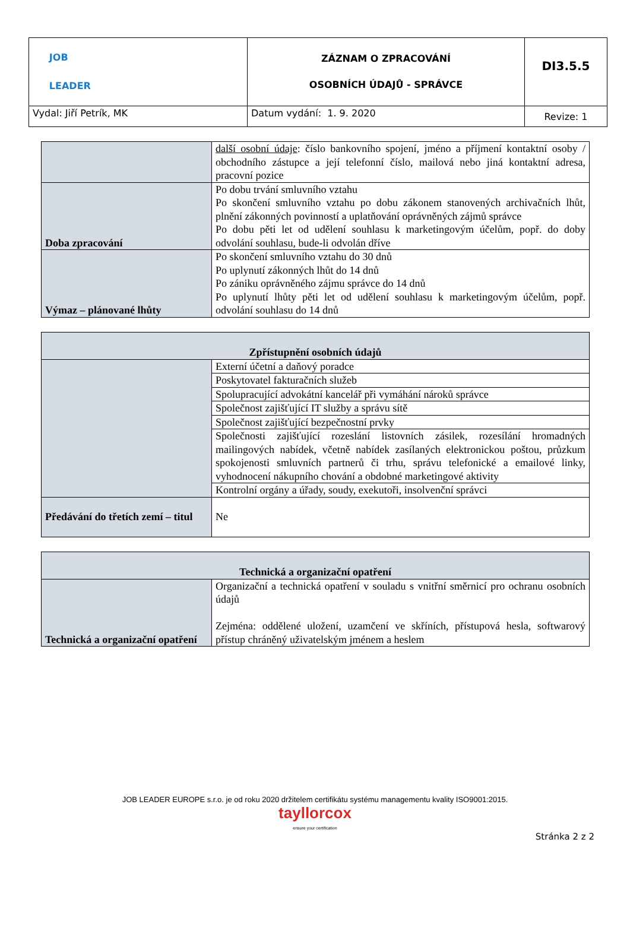| JOB LEADER | ZÁZNAM O ZPRACOVÁNÍ OSOBNÍCH ÚDAJŮ - SPRÁVCE | DI3.5.5 |
| Vydal: Jiří Petrík, MK | Datum vydání: 1. 9. 2020 | Revize: 1 |
| | další osobní údaje : číslo bankovního spojení, jméno a příjmení kontaktní osoby / obchodního zástupce a její telefonní číslo, mailová nebo jiná kontaktní adresa, pracovní pozice |
| Doba zpracování | Po dobu trvání smluvního vztahu Po skončení smluvního vztahu po dobu zákonem stanovených archivačních lhůt, plnění zákonných povinností a uplatňování oprávněných zájmů správce Po dobu pěti let od udělení souhlasu k marketingovým účelům, popř. do doby odvolání souhlasu, bude-li odvolán dříve |
| Výmaz – plánované lhůty | Po skončení smluvního vztahu do 30 dnů Po uplynutí zákonných lhůt do 14 dnů Po zániku oprávněného zájmu správce do 14 dnů Po uplynutí lhůty pěti let od udělení souhlasu k marketingovým účelům, popř. odvolání souhlasu do 14 dnů |
| Zpřístupnění osobních údajů | |
| | Externí účetní a daňový poradce |
| | Poskytovatel fakturačních služeb |
| | Spolupracující advokátní kancelář při vymáhání nároků správce |
| | Společnost zajišťující IT služby a správu sítě |
| | Společnost zajišťující bezpečnostní prvky |
| | Společnosti zajišťující rozeslání listovních zásilek, rozesílání hromadných mailingových nabídek, včetně nabídek zasílaných elektronickou poštou, průzkum spokojenosti smluvních partnerů či trhu, správu telefonické a emailové linky, vyhodnocení nákupního chování a obdobné marketingové aktivity |
| | Kontrolní orgány a úřady, soudy, exekutoři, insolvenční správci |
| Předávání do třetích zemí – titul | Ne |
| Technická a organizační opatření | |
| Technická a organizační opatření | Organizační a technická opatření v souladu s vnitřní směrnicí pro ochranu osobních údajů Zejména: oddělené uložení, uzamčení ve skříních, přístupová hesla, softwarový přístup chráněný uživatelským jménem a heslem |
JOB LEADER EUROPE s.r.o. je od roku 2020 držitelem certifikátu systému managementu kvality ISO9001:2015.
tayllorcox
ensure your certification
Stránka 2 z 2